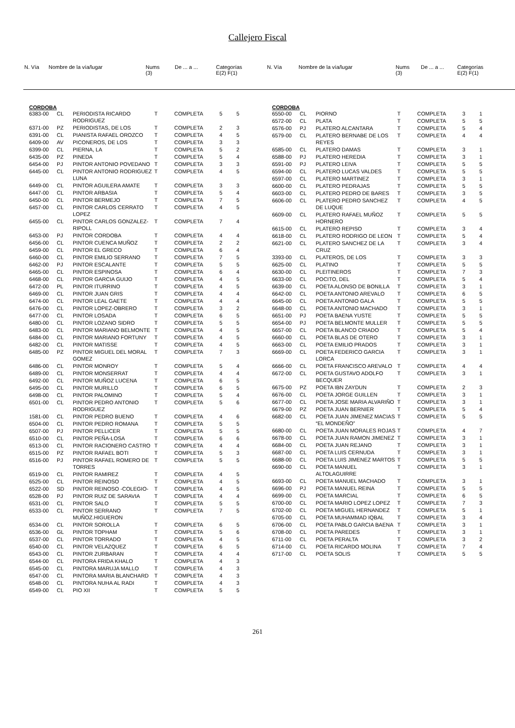Callejero Fiscal
| N. Vía | Nombre de la vía/lugar | Nums (3) | De ... a ... | Categorías E(2) F(1) |
| --- | --- | --- | --- | --- |
| N. Vía | Nombre de la vía/lugar | Nums (3) | De ... a ... | Categorías E(2) F(1) |
| --- | --- | --- | --- | --- |
CORDOBA
| 6383-00 | CL | PERIODISTA RICARDO RODRIGUEZ | T | COMPLETA | 5 | 5 |
| 6371-00 | PZ | PERIODISTAS, DE LOS | T | COMPLETA | 2 | 3 |
| 6391-00 | CL | PIANISTA RAFAEL OROZCO | T | COMPLETA | 4 | 5 |
| 6409-00 | AV | PICONEROS, DE LOS | T | COMPLETA | 3 | 3 |
| 6399-00 | CL | PIERNA, LA | T | COMPLETA | 5 | 2 |
| 6435-00 | PZ | PINEDA | T | COMPLETA | 5 | 4 |
| 6454-00 | PJ | PINTOR ANTONIO POVEDANO | T | COMPLETA | 3 | 3 |
| 6445-00 | CL | PINTOR ANTONIO RODRIGUEZ LUNA | T | COMPLETA | 4 | 5 |
| 6449-00 | CL | PINTOR AGUILERA AMATE | T | COMPLETA | 3 | 3 |
| 6447-00 | CL | PINTOR ARBASIA | T | COMPLETA | 5 | 4 |
| 6450-00 | CL | PINTOR BERMEJO | T | COMPLETA | 7 | 5 |
| 6457-00 | CL | PINTOR CARLOS CERRATO LOPEZ | T | COMPLETA | 4 | 5 |
| 6455-00 | CL | PINTOR CARLOS GONZALEZ-RIPOLL | T | COMPLETA | 7 | 4 |
| 6453-00 | PJ | PINTOR CORDOBA | T | COMPLETA | 4 | 4 |
| 6456-00 | CL | PINTOR CUENCA MUÑOZ | T | COMPLETA | 2 | 2 |
| 6459-00 | CL | PINTOR EL GRECO | T | COMPLETA | 6 | 4 |
| 6460-00 | CL | PINTOR EMILIO SERRANO | T | COMPLETA | 7 | 5 |
| 6462-00 | PJ | PINTOR ESCALANTE | T | COMPLETA | 5 | 5 |
| 6465-00 | CL | PINTOR ESPINOSA | T | COMPLETA | 6 | 4 |
| 6468-00 | CL | PINTOR GARCIA GUIJO | T | COMPLETA | 4 | 5 |
| 6472-00 | PL | PINTOR ITURRINO | T | COMPLETA | 4 | 5 |
| 6469-00 | CL | PINTOR JUAN GRIS | T | COMPLETA | 4 | 4 |
| 6474-00 | CL | PINTOR LEAL GAETE | T | COMPLETA | 4 | 4 |
| 6476-00 | CL | PINTOR LOPEZ-OBRERO | T | COMPLETA | 3 | 2 |
| 6477-00 | CL | PINTOR LOSADA | T | COMPLETA | 6 | 5 |
| 6480-00 | CL | PINTOR LOZANO SIDRO | T | COMPLETA | 5 | 5 |
| 6483-00 | CL | PINTOR MARIANO BELMONTE | T | COMPLETA | 4 | 5 |
| 6484-00 | CL | PINTOR MARIANO FORTUNY | T | COMPLETA | 4 | 5 |
| 6482-00 | CL | PINTOR MATISSE | T | COMPLETA | 4 | 5 |
| 6485-00 | PZ | PINTOR MIGUEL DEL MORAL GOMEZ | T | COMPLETA | 7 | 3 |
| 6486-00 | CL | PINTOR MONROY | T | COMPLETA | 5 | 4 |
| 6489-00 | CL | PINTOR MONSERRAT | T | COMPLETA | 4 | 4 |
| 6492-00 | CL | PINTOR MUÑOZ LUCENA | T | COMPLETA | 6 | 5 |
| 6495-00 | CL | PINTOR MURILLO | T | COMPLETA | 6 | 5 |
| 6498-00 | CL | PINTOR PALOMINO | T | COMPLETA | 5 | 4 |
| 6501-00 | CL | PINTOR PEDRO ANTONIO RODRIGUEZ | T | COMPLETA | 5 | 6 |
| 1581-00 | CL | PINTOR PEDRO BUENO | T | COMPLETA | 4 | 6 |
| 6504-00 | CL | PINTOR PEDRO ROMANA | T | COMPLETA | 5 | 5 |
| 6507-00 | PJ | PINTOR PELLICER | T | COMPLETA | 5 | 5 |
| 6510-00 | CL | PINTOR PEÑA-LOSA | T | COMPLETA | 6 | 6 |
| 6513-00 | CL | PINTOR RACIONERO CASTRO | T | COMPLETA | 4 | 4 |
| 6515-00 | PZ | PINTOR RAFAEL BOTI | T | COMPLETA | 5 | 3 |
| 6516-00 | PJ | PINTOR RAFAEL ROMERO DE TORRES | T | COMPLETA | 5 | 5 |
| 6519-00 | CL | PINTOR RAMIREZ | T | COMPLETA | 4 | 5 |
| 6525-00 | CL | PINTOR REINOSO | T | COMPLETA | 4 | 5 |
| 6522-00 | SD | PINTOR REINOSO -COLEGIO- | T | COMPLETA | 4 | 5 |
| 6528-00 | PJ | PINTOR RUIZ DE SARAVIA | T | COMPLETA | 4 | 4 |
| 6531-00 | CL | PINTOR SALO | T | COMPLETA | 5 | 5 |
| 6533-00 | CL | PINTOR SERRANO MUÑOZ.HIGUERON | T | COMPLETA | 7 | 5 |
| 6534-00 | CL | PINTOR SOROLLA | T | COMPLETA | 6 | 5 |
| 6536-00 | GL | PINTOR TOPHAM | T | COMPLETA | 5 | 6 |
| 6537-00 | CL | PINTOR TORRADO | T | COMPLETA | 4 | 5 |
| 6540-00 | CL | PINTOR VELAZQUEZ | T | COMPLETA | 6 | 5 |
| 6543-00 | CL | PINTOR ZURBARAN | T | COMPLETA | 4 | 4 |
| 6544-00 | CL | PINTORA FRIDA KHALO | T | COMPLETA | 4 | 3 |
| 6545-00 | CL | PINTORA MARUJA MALLO | T | COMPLETA | 4 | 3 |
| 6547-00 | CL | PINTORA MARIA BLANCHARD | T | COMPLETA | 4 | 3 |
| 6548-00 | CL | PINTORA NUHA AL RADI | T | COMPLETA | 4 | 3 |
| 6549-00 | CL | PIO XII | T | COMPLETA | 5 | 5 |
CORDOBA
| 6550-00 | CL | PIORNO | T | COMPLETA | 3 | 1 |
| 6572-00 | CL | PLATA | T | COMPLETA | 5 | 5 |
| 6576-00 | PJ | PLATERO ALCANTARA | T | COMPLETA | 5 | 4 |
| 6579-00 | CL | PLATERO BERNABE DE LOS REYES | T | COMPLETA | 4 | 4 |
| 6585-00 | CL | PLATERO DAMAS | T | COMPLETA | 3 | 1 |
| 6588-00 | PJ | PLATERO HEREDIA | T | COMPLETA | 3 | 1 |
| 6591-00 | PJ | PLATERO LEIVA | T | COMPLETA | 5 | 5 |
| 6594-00 | CL | PLATERO LUCAS VALDES | T | COMPLETA | 5 | 5 |
| 6597-00 | CL | PLATERO MARTINEZ | T | COMPLETA | 3 | 1 |
| 6600-00 | CL | PLATERO PEDRAJAS | T | COMPLETA | 5 | 5 |
| 6603-00 | CL | PLATERO PEDRO DE BARES | T | COMPLETA | 3 | 5 |
| 6606-00 | CL | PLATERO PEDRO SANCHEZ DE LUQUE | T | COMPLETA | 4 | 5 |
| 6609-00 | CL | PLATERO RAFAEL MUÑOZ HORNERO | T | COMPLETA | 5 | 5 |
| 6615-00 | CL | PLATERO REPISO | T | COMPLETA | 3 | 4 |
| 6618-00 | CL | PLATERO RODRIGO DE LEON | T | COMPLETA | 5 | 4 |
| 6621-00 | CL | PLATERO SANCHEZ DE LA CRUZ | T | COMPLETA | 3 | 4 |
| 3393-00 | CL | PLATEROS, DE LOS | T | COMPLETA | 3 | 3 |
| 6625-00 | CL | PLATINO | T | COMPLETA | 5 | 5 |
| 6630-00 | CL | PLEITINEROS | T | COMPLETA | 7 | 3 |
| 6633-00 | CL | POCITO, DEL | T | COMPLETA | 5 | 4 |
| 6639-00 | CL | POETA ALONSO DE BONILLA | T | COMPLETA | 3 | 1 |
| 6642-00 | CL | POETA ANTONIO AREVALO | T | COMPLETA | 6 | 5 |
| 6645-00 | CL | POETA ANTONIO GALA | T | COMPLETA | 5 | 5 |
| 6648-00 | CL | POETA ANTONIO MACHADO | T | COMPLETA | 3 | 1 |
| 6651-00 | PJ | POETA BAENA YUSTE | T | COMPLETA | 5 | 5 |
| 6654-00 | PJ | POETA BELMONTE MULLER | T | COMPLETA | 5 | 5 |
| 6657-00 | CL | POETA BLANCO CRIADO | T | COMPLETA | 5 | 4 |
| 6660-00 | CL | POETA BLAS DE OTERO | T | COMPLETA | 3 | 1 |
| 6663-00 | CL | POETA EMILIO PRADOS | T | COMPLETA | 3 | 1 |
| 6669-00 | CL | POETA FEDERICO GARCIA LORCA | T | COMPLETA | 3 | 1 |
| 6666-00 | CL | POETA FRANCISCO AREVALO | T | COMPLETA | 4 | 4 |
| 6672-00 | CL | POETA GUSTAVO ADOLFO BECQUER | T | COMPLETA | 3 | 1 |
| 6675-00 | PZ | POETA IBN ZAYDUN | T | COMPLETA | 2 | 3 |
| 6676-00 | CL | POETA JORGE GUILLEN | T | COMPLETA | 3 | 1 |
| 6677-00 | CL | POETA JOSE MARIA ALVARIÑO | T | COMPLETA | 3 | 1 |
| 6679-00 | PZ | POETA JUAN BERNIER | T | COMPLETA | 5 | 4 |
| 6682-00 | CL | POETA JUAN JIMENEZ MACIAS “EL MONDEÑO” | T | COMPLETA | 5 | 5 |
| 6680-00 | CL | POETA JUAN MORALES ROJAS | T | COMPLETA | 4 | 7 |
| 6678-00 | CL | POETA JUAN RAMON JIMENEZ | T | COMPLETA | 3 | 1 |
| 6684-00 | CL | POETA JUAN REJANO | T | COMPLETA | 3 | 1 |
| 6687-00 | CL | POETA LUIS CERNUDA | T | COMPLETA | 3 | 1 |
| 6688-00 | CL | POETA LUIS JIMENEZ MARTOS | T | COMPLETA | 5 | 5 |
| 6690-00 | CL | POETA MANUEL ALTOLAGUIRRE | T | COMPLETA | 3 | 1 |
| 6693-00 | CL | POETA MANUEL MACHADO | T | COMPLETA | 3 | 1 |
| 6696-00 | PJ | POETA MANUEL REINA | T | COMPLETA | 5 | 5 |
| 6699-00 | CL | POETA MARCIAL | T | COMPLETA | 6 | 5 |
| 6700-00 | CL | POETA MARIO LOPEZ LOPEZ | T | COMPLETA | 7 | 3 |
| 6702-00 | CL | POETA MIGUEL HERNANDEZ | T | COMPLETA | 5 | 1 |
| 6705-00 | CL | POETA MUHAMMAD IQBAL | T | COMPLETA | 3 | 4 |
| 6706-00 | CL | POETA PABLO GARCIA BAENA | T | COMPLETA | 3 | 1 |
| 6708-00 | CL | POETA PAREDES | T | COMPLETA | 3 | 1 |
| 6711-00 | CL | POETA PERALTA | T | COMPLETA | 3 | 2 |
| 6714-00 | CL | POETA RICARDO MOLINA | T | COMPLETA | 7 | 4 |
| 6717-00 | CL | POETA SOLIS | T | COMPLETA | 5 | 5 |
261